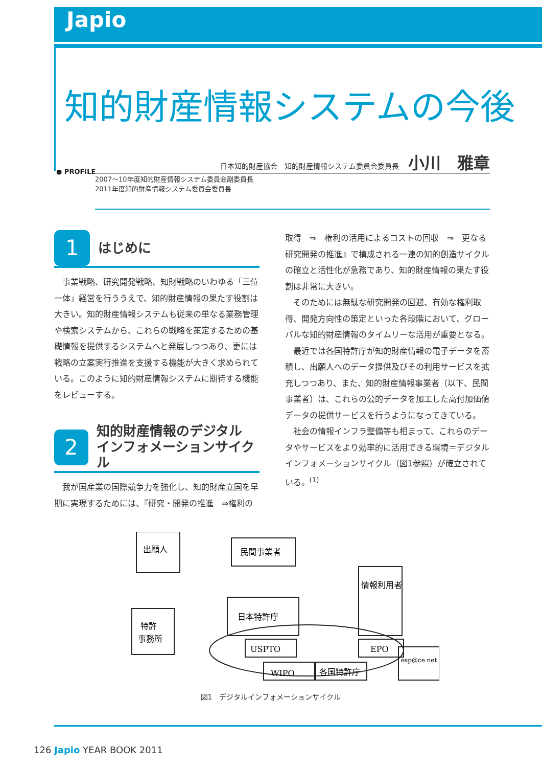Japio
知的財産情報システムの今後
日本知的財産協会　知的財産情報システム委員会委員長 小川　雅章
● PROFILE
2007～10年度知的財産情報システム委員会副委員長
2011年度知的財産情報システム委員会委員長
1
はじめに
事業戦略、研究開発戦略、知財戦略のいわゆる「三位一体」経営を行ううえで、知的財産情報の果たす役割は大きい。知的財産情報システムも従来の単なる業務管理や検索システムから、これらの戦略を策定するための基礎情報を提供するシステムへと発展しつつあり、更には戦略の立案実行推進を支援する機能が大きく求められている。このように知的財産情報システムに期待する機能をレビューする。
2
知的財産情報のデジタル
インフォメーションサイクル
我が国産業の国際競争力を強化し、知的財産立国を早期に実現するためには、『研究・開発の推進　⇒権利の
取得　⇒　権利の活用によるコストの回収　⇒　更なる研究開発の推進』で構成される一連の知的創造サイクルの確立と活性化が急務であり、知的財産情報の果たす役割は非常に大きい。
そのためには無駄な研究開発の回避、有効な権利取得、開発方向性の策定といった各段階において、グローバルな知的財産情報のタイムリーな活用が重要となる。
最近では各国特許庁が知的財産情報の電子データを蓄積し、出願人へのデータ提供及びその利用サービスを拡充しつつあり、また、知的財産情報事業者（以下、民間事業者）は、これらの公的データを加工した高付加価値データの提供サービスを行うようになってきている。
社会の情報インフラ整備等も相まって、これらのデータやサービスをより効率的に活用できる環境＝デジタルインフォメーションサイクル（図1参照）が確立されている。<sup>(1)</sup>
出願人
民間事業者
情報利用者
日本特許庁
特許
事務所
USPTO
EPO
WIPO
各国特許庁
esp@ce net
図1　デジタルインフォメーションサイクル
126 Japio YEAR BOOK 2011